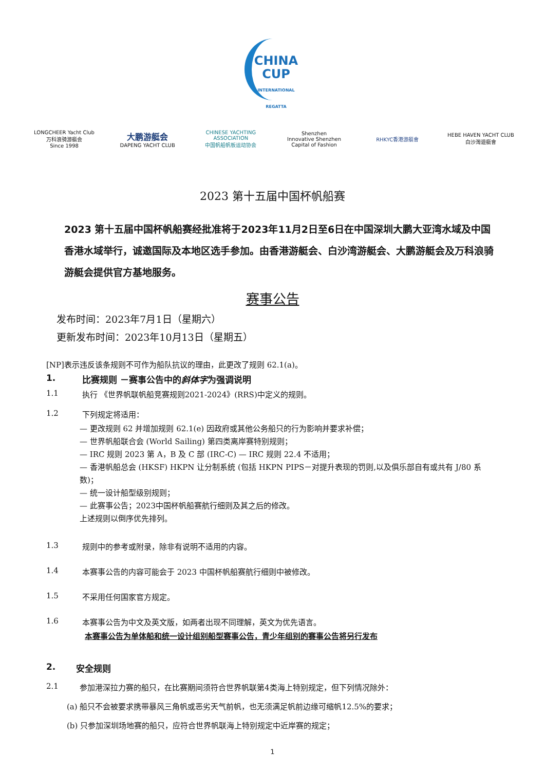CHINA
CUP
INTERNATIONAL REGATTA
LONGCHEER Yacht Club
万科浪骑游艇会
Since 1998
大鹏游艇会
DAPENG YACHT CLUB
CHINESE YACHTING ASSOCIATION
中国帆船帆板运动协会
Shenzhen
Innovative Shenzhen Capital of Fashion
RHKYC香港游艇會
HEBE HAVEN YACHT CLUB
白沙灣遊艇會
2023 第十五届中国杯帆船赛
2023 第十五届中国杯帆船赛经批准将于2023年11月2日至6日在中国深圳大鹏大亚湾水域及中国香港水域举行，诚邀国际及本地区选手参加。由香港游艇会、白沙湾游艇会、大鹏游艇会及万科浪骑游艇会提供官方基地服务。
赛事公告
发布时间：2023年7月1日（星期六）
更新发布时间：2023年10月13日（星期五）
[NP]表示违反该条规则不可作为船队抗议的理由，此更改了规则 62.1(a)。
1. 比赛规则 －赛事公告中的斜体字为强调说明
1.1 执行 《世界帆联帆船竞赛规则2021-2024》(RRS)中定义的规则。
1.2 下列规定将适用：
— 更改规则 62 并增加规则 62.1(e) 因政府或其他公务船只的行为影响并要求补偿；
— 世界帆船联合会 (World Sailing) 第四类离岸赛特别规则；
— IRC 规则 2023 第 A，B 及 C 部 (IRC-C) — IRC 规则 22.4 不适用；
— 香港帆船总会 (HKSF) HKPN 让分制系统 (包括 HKPN PIPS－对提升表现的罚则,以及俱乐部自有或共有 J/80 系数)；
— 统一设计船型级别规则；
— 此赛事公告；2023中国杯帆船赛航行细则及其之后的修改。
上述规则以倒序优先排列。
1.3 规则中的参考或附录，除非有说明不适用的内容。
1.4 本赛事公告的内容可能会于 2023 中国杯帆船赛航行细则中被修改。
1.5 不采用任何国家官方规定。
1.6 本赛事公告为中文及英文版，如两者出现不同理解，英文为优先语言。
本赛事公告为单体船和统一设计组别船型赛事公告，青少年组别的赛事公告将另行发布
2. 安全规则
2.1 参加港深拉力赛的船只，在比赛期间须符合世界帆联第4类海上特别规定，但下列情况除外：
(a) 船只不会被要求携带暴风三角帆或恶劣天气前帆，也无须满足帆前边缘可缩帆12.5%的要求；
(b) 只参加深圳场地赛的船只，应符合世界帆联海上特别规定中近岸赛的规定；
1